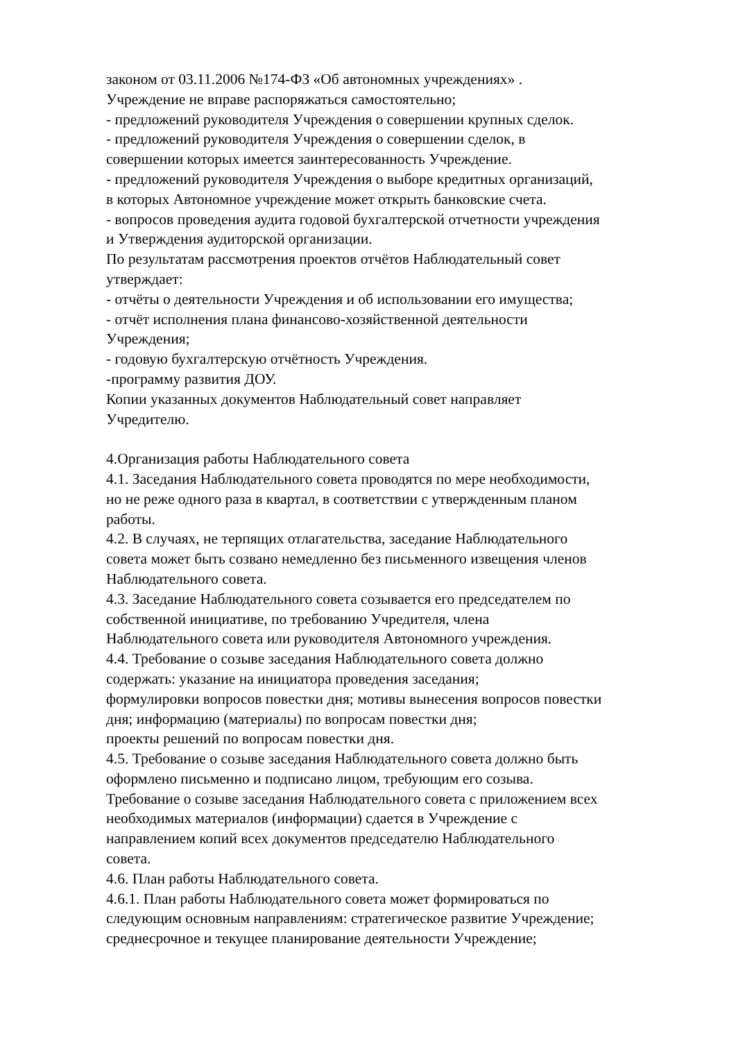законом от 03.11.2006 №174-ФЗ «Об автономных учреждениях» .
Учреждение не вправе распоряжаться самостоятельно;
- предложений руководителя Учреждения о совершении крупных сделок.
- предложений руководителя Учреждения о совершении сделок, в
совершении которых имеется заинтересованность Учреждение.
- предложений руководителя Учреждения о выборе кредитных организаций,
в которых Автономное учреждение может открыть банковские счета.
- вопросов проведения аудита годовой бухгалтерской отчетности учреждения
и Утверждения аудиторской организации.
По результатам рассмотрения проектов отчётов Наблюдательный совет
утверждает:
- отчёты о деятельности Учреждения и об использовании его имущества;
- отчёт исполнения плана финансово-хозяйственной деятельности
Учреждения;
- годовую бухгалтерскую отчётность Учреждения.
-программу развития ДОУ.
Копии указанных документов Наблюдательный совет направляет
Учредителю.
4.Организация работы Наблюдательного совета
4.1. Заседания Наблюдательного совета проводятся по мере необходимости,
но не реже одного раза в квартал, в соответствии с утвержденным планом
работы.
4.2. В случаях, не терпящих отлагательства, заседание Наблюдательного
совета может быть созвано немедленно без письменного извещения членов
Наблюдательного совета.
4.3. Заседание Наблюдательного совета созывается его председателем по
собственной инициативе, по требованию Учредителя, члена
Наблюдательного совета или руководителя Автономного учреждения.
4.4. Требование о созыве заседания Наблюдательного совета должно
содержать: указание на инициатора проведения заседания;
формулировки вопросов повестки дня; мотивы вынесения вопросов повестки
дня; информацию (материалы) по вопросам повестки дня;
проекты решений по вопросам повестки дня.
4.5. Требование о созыве заседания Наблюдательного совета должно быть
оформлено письменно и подписано лицом, требующим его созыва.
Требование о созыве заседания Наблюдательного совета с приложением всех
необходимых материалов (информации) сдается в Учреждение с
направлением копий всех документов председателю Наблюдательного
совета.
4.6. План работы Наблюдательного совета.
4.6.1. План работы Наблюдательного совета может формироваться по
следующим основным направлениям: стратегическое развитие Учреждение;
среднесрочное и текущее планирование деятельности Учреждение;